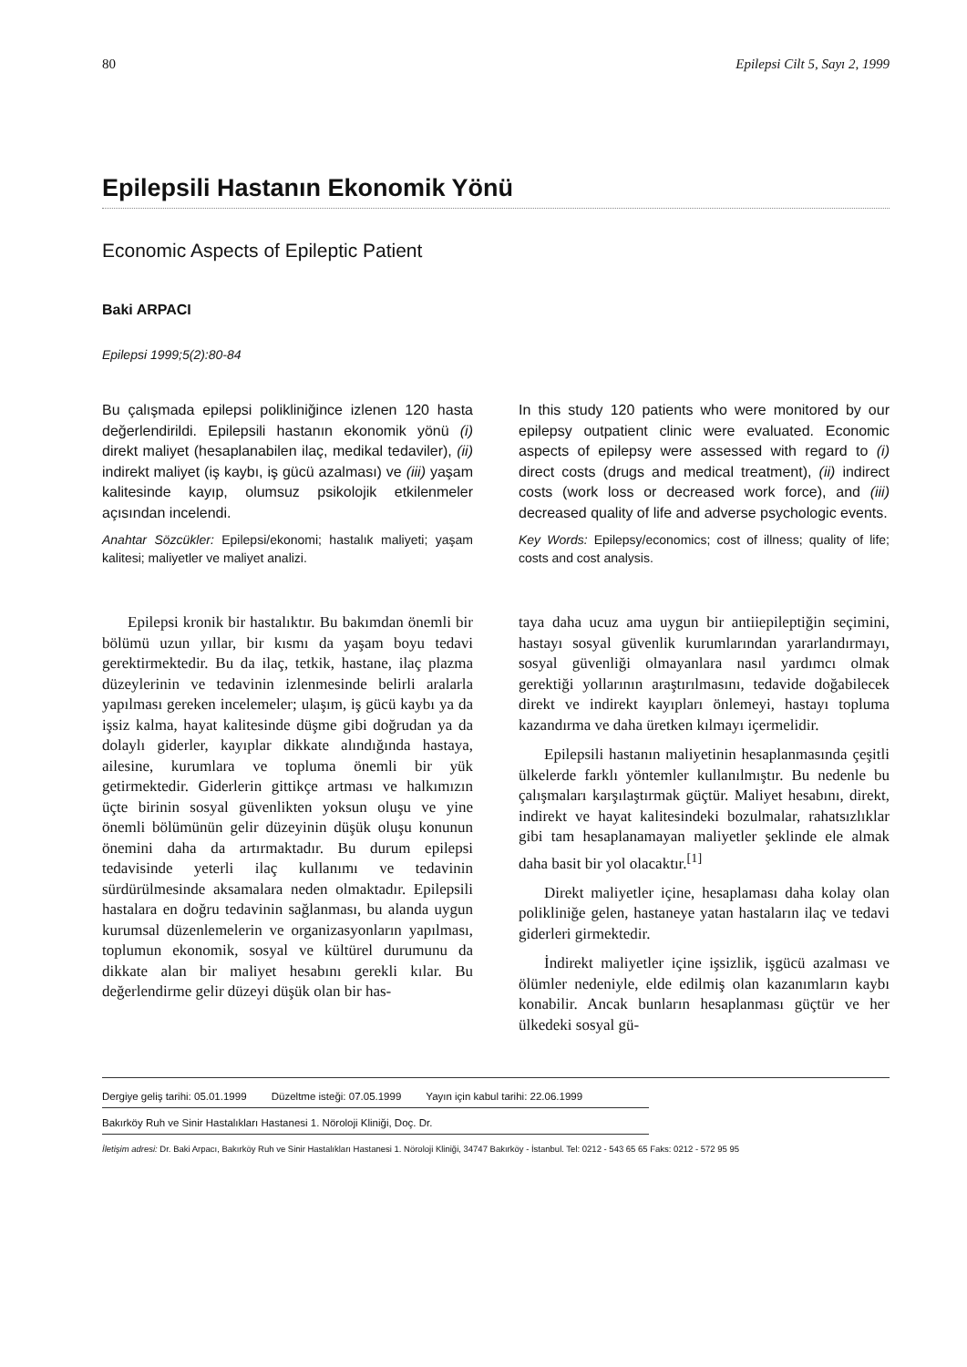80 Epilepsi Cilt 5, Sayı 2, 1999
Epilepsili Hastanın Ekonomik Yönü
Economic Aspects of Epileptic Patient
Baki ARPACI
Epilepsi 1999;5(2):80-84
Bu çalışmada epilepsi polikliniğince izlenen 120 hasta değerlendirildi. Epilepsili hastanın ekonomik yönü (i) direkt maliyet (hesaplanabilen ilaç, medikal tedaviler), (ii) indirekt maliyet (iş kaybı, iş gücü azalması) ve (iii) yaşam kalitesinde kayıp, olumsuz psikolojik etkilenmeler açısından incelendi.
Anahtar Sözcükler: Epilepsi/ekonomi; hastalık maliyeti; yaşam kalitesi; maliyetler ve maliyet analizi.
In this study 120 patients who were monitored by our epilepsy outpatient clinic were evaluated. Economic aspects of epilepsy were assessed with regard to (i) direct costs (drugs and medical treatment), (ii) indirect costs (work loss or decreased work force), and (iii) decreased quality of life and adverse psychologic events.
Key Words: Epilepsy/economics; cost of illness; quality of life; costs and cost analysis.
Epilepsi kronik bir hastalıktır. Bu bakımdan önemli bir bölümü uzun yıllar, bir kısmı da yaşam boyu tedavi gerektirmektedir. Bu da ilaç, tetkik, hastane, ilaç plazma düzeylerinin ve tedavinin izlenmesinde belirli aralarla yapılması gereken incelemeler; ulaşım, iş gücü kaybı ya da işsiz kalma, hayat kalitesinde düşme gibi doğrudan ya da dolaylı giderler, kayıplar dikkate alındığında hastaya, ailesine, kurumlara ve topluma önemli bir yük getirmektedir. Giderlerin gittikçe artması ve halkımızın üçte birinin sosyal güvenlikten yoksun oluşu ve yine önemli bölümünün gelir düzeyinin düşük oluşu konunun önemini daha da artırmaktadır. Bu durum epilepsi tedavisinde yeterli ilaç kullanımı ve tedavinin sürdürülmesinde aksamalara neden olmaktadır. Epilepsili hastalara en doğru tedavinin sağlanması, bu alanda uygun kurumsal düzenlemelerin ve organizasyonların yapılması, toplumun ekonomik, sosyal ve kültürel durumunu da dikkate alan bir maliyet hesabını gerekli kılar. Bu değerlendirme gelir düzeyi düşük olan bir has-
taya daha ucuz ama uygun bir antiiepileptiğin seçimini, hastayı sosyal güvenlik kurumlarından yararlandırmayı, sosyal güvenliği olmayanlara nasıl yardımcı olmak gerektiği yollarının araştırılmasını, tedavide doğabilecek direkt ve indirekt kayıpları önlemeyi, hastayı topluma kazandırma ve daha üretken kılmayı içermelidir.
Epilepsili hastanın maliyetinin hesaplanmasında çeşitli ülkelerde farklı yöntemler kullanılmıştır. Bu nedenle bu çalışmaları karşılaştırmak güçtür. Maliyet hesabını, direkt, indirekt ve hayat kalitesindeki bozulmalar, rahatsızlıklar gibi tam hesaplanamayan maliyetler şeklinde ele almak daha basit bir yol olacaktır.<sup>[1]</sup>
Direkt maliyetler içine, hesaplaması daha kolay olan polikliniğe gelen, hastaneye yatan hastaların ilaç ve tedavi giderleri girmektedir.
İndirekt maliyetler içine işsizlik, işgücü azalması ve ölümler nedeniyle, elde edilmiş olan kazanımların kaybı konabilir. Ancak bunların hesaplanması güçtür ve her ülkedeki sosyal gü-
Dergiye geliş tarihi: 05.01.1999 Düzeltme isteği: 07.05.1999 Yayın için kabul tarihi: 22.06.1999
Bakırköy Ruh ve Sinir Hastalıkları Hastanesi 1. Nöroloji Kliniği, Doç. Dr.
İletişim adresi: Dr. Baki Arpacı, Bakırköy Ruh ve Sinir Hastalıkları Hastanesi 1. Nöroloji Kliniği, 34747 Bakırköy - İstanbul. Tel: 0212 - 543 65 65 Faks: 0212 - 572 95 95